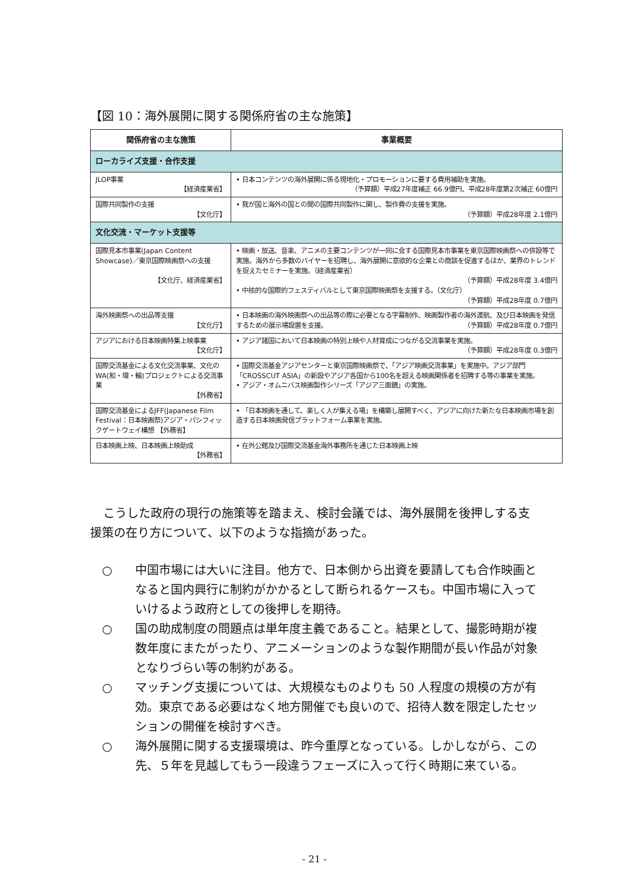【図 10：海外展開に関する関係府省の主な施策】
| 関係府省の主な施策 | 事業概要 |
| --- | --- |
| ローカライズ支援・合作支援 | |
| JLOP事業 【経済産業省】 | • 日本コンテンツの海外展開に係る現地化・プロモーションに要する費用補助を実施。 （予算額）平成27年度補正 66.9億円、平成28年度第2次補正 60億円 |
| 国際共同製作の支援 【文化庁】 | • 我が国と海外の国との間の国際共同製作に関し、製作費の支援を実施。 （予算額）平成28年度 2.1億円 |
| 文化交流・マーケット支援等 | |
| 国際見本市事業(Japan Content Showcase)／東京国際映画祭への支援 【文化庁、経済産業省】 | • 映画・放送、音楽、アニメの主要コンテンツが一同に会する国際見本市事業を東京国際映画祭への併設等で実施。海外から多数のバイヤーを招聘し、海外展開に意欲的な企業との商談を促進するほか、業界のトレンドを捉えたセミナーを実施。（経済産業省） （予算額）平成28年度 3.4億円 • 中核的な国際的フェスティバルとして東京国際映画祭を支援する。（文化庁） （予算額）平成28年度 0.7億円 |
| 海外映画祭への出品等支援 【文化庁】 | • 日本映画の海外映画祭への出品等の際に必要となる字幕制作、映画製作者の海外渡航、及び日本映画を発信するための展示場設置を支援。 （予算額）平成28年度 0.7億円 |
| アジアにおける日本映画特集上映事業 【文化庁】 | • アジア諸国において日本映画の特別上映や人材育成につながる交流事業を実施。 （予算額）平成28年度 0.3億円 |
| 国際交流基金による文化交流事業、文化のWA(和・環・輪)プロジェクトによる交流事業 【外務省】 | • 国際交流基金アジアセンターと東京国際映画祭で、「アジア映画交流事業」を実施中。アジア部門「CROSSCUT ASIA」の新設やアジア各国から100名を超える映画関係者を招聘する等の事業を実施。 • アジア・オムニバス映画製作シリーズ「アジア三面鏡」の実施。 |
| 国際交流基金によるJFF(Japanese Film Festival：日本映画祭)アジア・パシフィックゲートウェイ構想 【外務省】 | • 「日本映画を通して、楽しく人が集える場」を構築し展開すべく、アジアに向けた新たな日本映画市場を創造する日本映画発信プラットフォーム事業を実施。 |
| 日本映画上映、日本映画上映助成 【外務省】 | • 在外公館及び国際交流基金海外事務所を通じた日本映画上映 |
こうした政府の現行の施策等を踏まえ、検討会議では、海外展開を後押しする支援策の在り方について、以下のような指摘があった。
○ 中国市場には大いに注目。他方で、日本側から出資を要請しても合作映画となると国内興行に制約がかかるとして断られるケースも。中国市場に入っていけるよう政府としての後押しを期待。
○ 国の助成制度の問題点は単年度主義であること。結果として、撮影時期が複数年度にまたがったり、アニメーションのような製作期間が長い作品が対象となりづらい等の制約がある。
○ マッチング支援については、大規模なものよりも 50 人程度の規模の方が有効。東京である必要はなく地方開催でも良いので、招待人数を限定したセッションの開催を検討すべき。
○ 海外展開に関する支援環境は、昨今重厚となっている。しかしながら、この先、５年を見越してもう一段違うフェーズに入って行く時期に来ている。
- 21 -